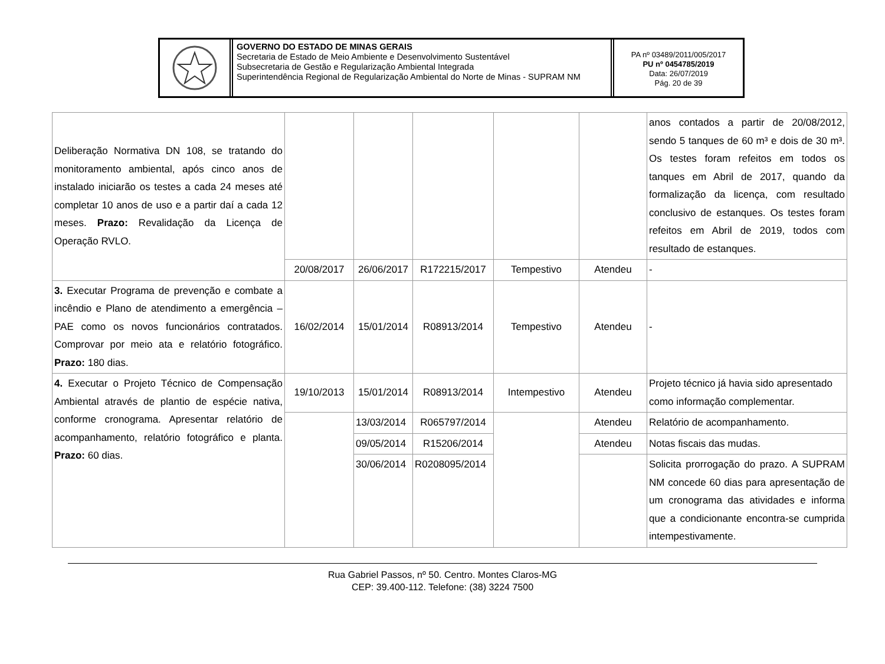GOVERNO DO ESTADO DE MINAS GERAIS
Secretaria de Estado de Meio Ambiente e Desenvolvimento Sustentável
Subsecretaria de Gestão e Regularização Ambiental Integrada
Superintendência Regional de Regularização Ambiental do Norte de Minas - SUPRAM NM
PA nº 03489/2011/005/2017
PU nº 0454785/2019
Data: 26/07/2019
Pág. 20 de 39
| Deliberação Normativa DN 108, se tratando do monitoramento ambiental, após cinco anos de instalado iniciarão os testes a cada 24 meses até completar 10 anos de uso e a partir daí a cada 12 meses. Prazo: Revalidação da Licença de Operação RVLO. | | | | | | anos contados a partir de 20/08/2012, sendo 5 tanques de 60 m³ e dois de 30 m³. Os testes foram refeitos em todos os tanques em Abril de 2017, quando da formalização da licença, com resultado conclusivo de estanques. Os testes foram refeitos em Abril de 2019, todos com resultado de estanques. |
| | 20/08/2017 | 26/06/2017 | R172215/2017 | Tempestivo | Atendeu | - |
| 3. Executar Programa de prevenção e combate a incêndio e Plano de atendimento a emergência – PAE como os novos funcionários contratados. Comprovar por meio ata e relatório fotográfico. Prazo: 180 dias. | 16/02/2014 | 15/01/2014 | R08913/2014 | Tempestivo | Atendeu | - |
| 4. Executar o Projeto Técnico de Compensação Ambiental através de plantio de espécie nativa, conforme cronograma. Apresentar relatório de acompanhamento, relatório fotográfico e planta. Prazo: 60 dias. | 19/10/2013 | 15/01/2014 | R08913/2014 | Intempestivo | Atendeu | Projeto técnico já havia sido apresentado como informação complementar. |
| | | 13/03/2014 | R065797/2014 | | Atendeu | Relatório de acompanhamento. |
| | | 09/05/2014 | R15206/2014 | | Atendeu | Notas fiscais das mudas. |
| | | 30/06/2014 | R0208095/2014 | | | Solicita prorrogação do prazo. A SUPRAM NM concede 60 dias para apresentação de um cronograma das atividades e informa que a condicionante encontra-se cumprida intempestivamente. |
Rua Gabriel Passos, nº 50. Centro. Montes Claros-MG
CEP: 39.400-112. Telefone: (38) 3224 7500